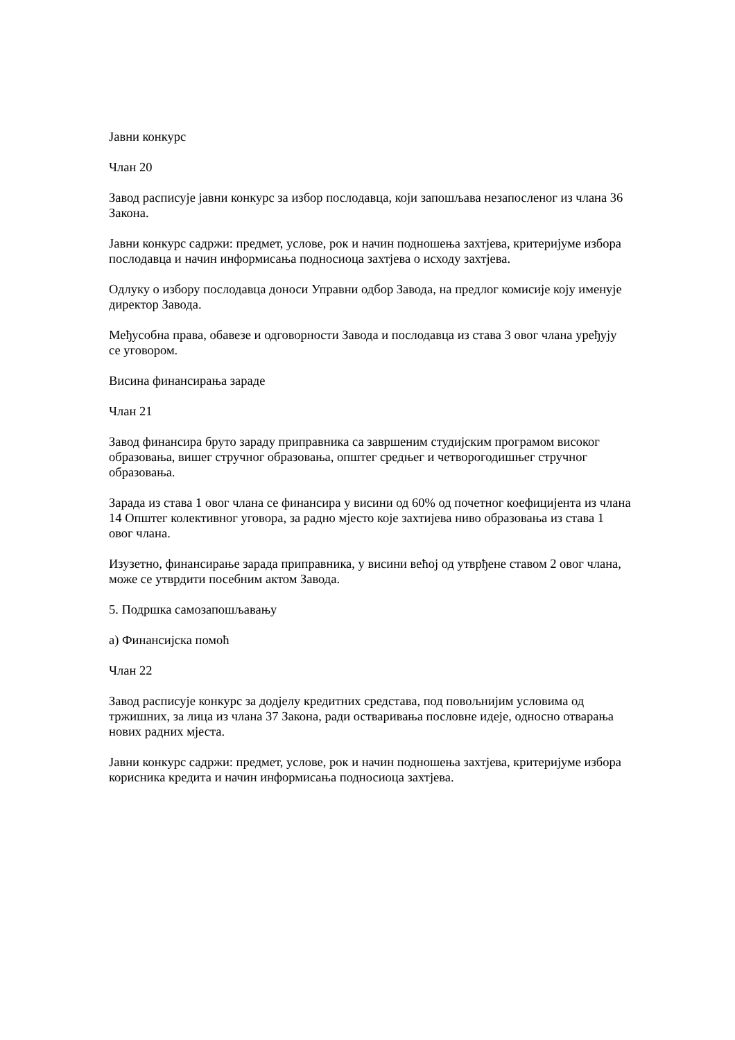Јавни конкурс
Члан 20
Завод расписује јавни конкурс за избор послодавца, који запошљава незапосленог из члана 36 Закона.
Јавни конкурс садржи: предмет, услове, рок и начин подношења захтјева, критеријуме избора послодавца и начин информисања подносиоца захтјева о исходу захтјева.
Одлуку о избору послодавца доноси Управни одбор Завода, на предлог комисије коју именује директор Завода.
Међусобна права, обавезе и одговорности Завода и послодавца из става 3 овог члана уређују се уговором.
Висина финансирања зараде
Члан 21
Завод финансира бруто зараду приправника са завршеним студијским програмом високог образовања, вишег стручног образовања, општег средњег и четворогодишњег стручног образовања.
Зарада из става 1 овог члана се финансира у висини од 60% од почетног коефицијента из члана 14 Општег колективног уговора, за радно мјесто које захтијева ниво образовања из става 1 овог члана.
Изузетно, финансирање зарада приправника, у висини већој од утврђене ставом 2 овог члана, може се утврдити посебним актом Завода.
5. Подршка самозапошљавању
а) Финансијска помоћ
Члан 22
Завод расписује конкурс за додјелу кредитних средстава, под повољнијим условима од тржишних, за лица из члана 37 Закона, ради остваривања пословне идеје, односно отварања нових радних мјеста.
Јавни конкурс садржи: предмет, услове, рок и начин подношења захтјева, критеријуме избора корисника кредита и начин информисања подносиоца захтјева.